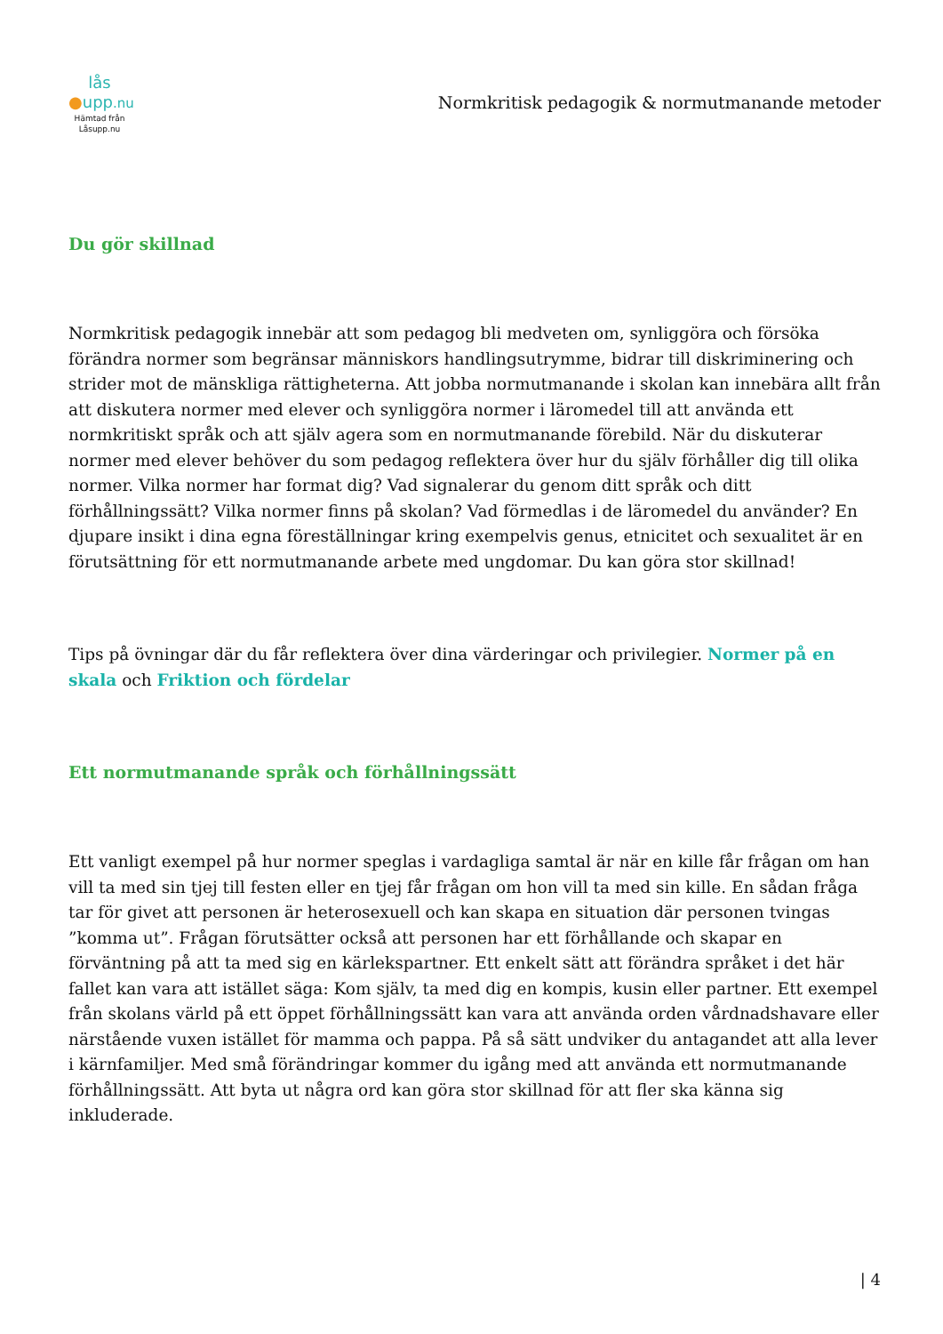lås
●upp.nu
Hämtad från
Låsupp.nu
Normkritisk pedagogik & normutmanande metoder
Du gör skillnad
Normkritisk pedagogik innebär att som pedagog bli medveten om, synliggöra och försöka förändra normer som begränsar människors handlingsutrymme, bidrar till diskriminering och strider mot de mänskliga rättigheterna. Att jobba normutmanande i skolan kan innebära allt från att diskutera normer med elever och synliggöra normer i läromedel till att använda ett normkritiskt språk och att själv agera som en normutmanande förebild. När du diskuterar normer med elever behöver du som pedagog reflektera över hur du själv förhåller dig till olika normer. Vilka normer har format dig? Vad signalerar du genom ditt språk och ditt förhållningssätt? Vilka normer finns på skolan? Vad förmedlas i de läromedel du använder? En djupare insikt i dina egna föreställningar kring exempelvis genus, etnicitet och sexualitet är en förutsättning för ett normutmanande arbete med ungdomar. Du kan göra stor skillnad!
Tips på övningar där du får reflektera över dina värderingar och privilegier. Normer på en skala och Friktion och fördelar
Ett normutmanande språk och förhållningssätt
Ett vanligt exempel på hur normer speglas i vardagliga samtal är när en kille får frågan om han vill ta med sin tjej till festen eller en tjej får frågan om hon vill ta med sin kille. En sådan fråga tar för givet att personen är heterosexuell och kan skapa en situation där personen tvingas ”komma ut”. Frågan förutsätter också att personen har ett förhållande och skapar en förväntning på att ta med sig en kärlekspartner. Ett enkelt sätt att förändra språket i det här fallet kan vara att istället säga: Kom själv, ta med dig en kompis, kusin eller partner. Ett exempel från skolans värld på ett öppet förhållningssätt kan vara att använda orden vårdnadshavare eller närstående vuxen istället för mamma och pappa. På så sätt undviker du antagandet att alla lever i kärnfamiljer. Med små förändringar kommer du igång med att använda ett normutmanande förhållningssätt. Att byta ut några ord kan göra stor skillnad för att fler ska känna sig inkluderade.
| 4